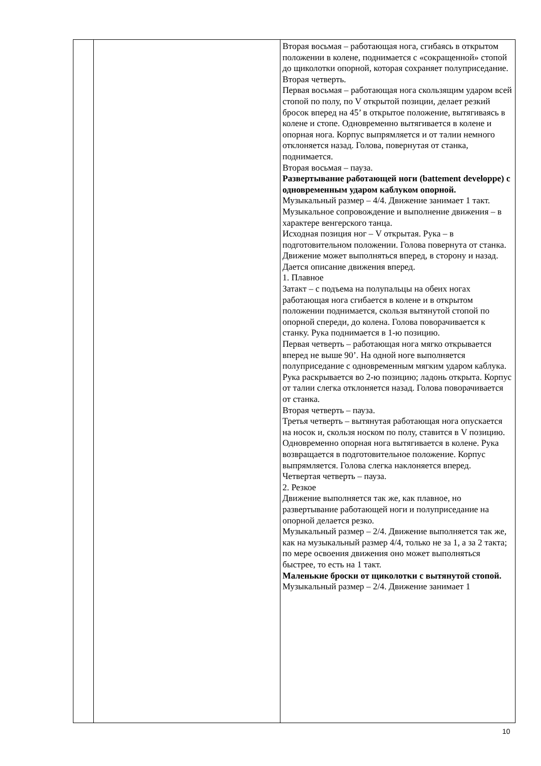| | | Вторая восьмая – работающая нога, сгибаясь в открытом положении в колене, поднимается с «сокращенной» стопой до щиколотки опорной, которая сохраняет полуприседание. Вторая четверть. Первая восьмая – работающая нога скользящим ударом всей стопой по полу, по V открытой позиции, делает резкий бросок вперед на 45’ в открытое положение, вытягиваясь в колене и стопе. Одновременно вытягивается в колене и опорная нога. Корпус выпрямляется и от талии немного отклоняется назад. Голова, повернутая от станка, поднимается. Вторая восьмая – пауза. Развертывание работающей ноги (battement developpe) с одновременным ударом каблуком опорной. Музыкальный размер – 4/4. Движение занимает 1 такт. Музыкальное сопровождение и выполнение движения – в характере венгерского танца. Исходная позиция ног – V открытая. Рука – в подготовительном положении. Голова повернута от станка. Движение может выполняться вперед, в сторону и назад. Дается описание движения вперед. 1. Плавное Затакт – с подъема на полупальцы на обеих ногах работающая нога сгибается в колене и в открытом положении поднимается, скользя вытянутой стопой по опорной спереди, до колена. Голова поворачивается к станку. Рука поднимается в 1-ю позицию. Первая четверть – работающая нога мягко открывается вперед не выше 90’. На одной ноге выполняется полуприседание с одновременным мягким ударом каблука. Рука раскрывается во 2-ю позицию; ладонь открыта. Корпус от талии слегка отклоняется назад. Голова поворачивается от станка. Вторая четверть – пауза. Третья четверть – вытянутая работающая нога опускается на носок и, скользя носком по полу, ставится в V позицию. Одновременно опорная нога вытягивается в колене. Рука возвращается в подготовительное положение. Корпус выпрямляется. Голова слегка наклоняется вперед. Четвертая четверть – пауза. 2. Резкое Движение выполняется так же, как плавное, но развертывание работающей ноги и полуприседание на опорной делается резко. Музыкальный размер – 2/4. Движение выполняется так же, как на музыкальный размер 4/4, только не за 1, а за 2 такта; по мере освоения движения оно может выполняться быстрее, то есть на 1 такт. Маленькие броски от щиколотки с вытянутой стопой. Музыкальный размер – 2/4. Движение занимает 1 |
10